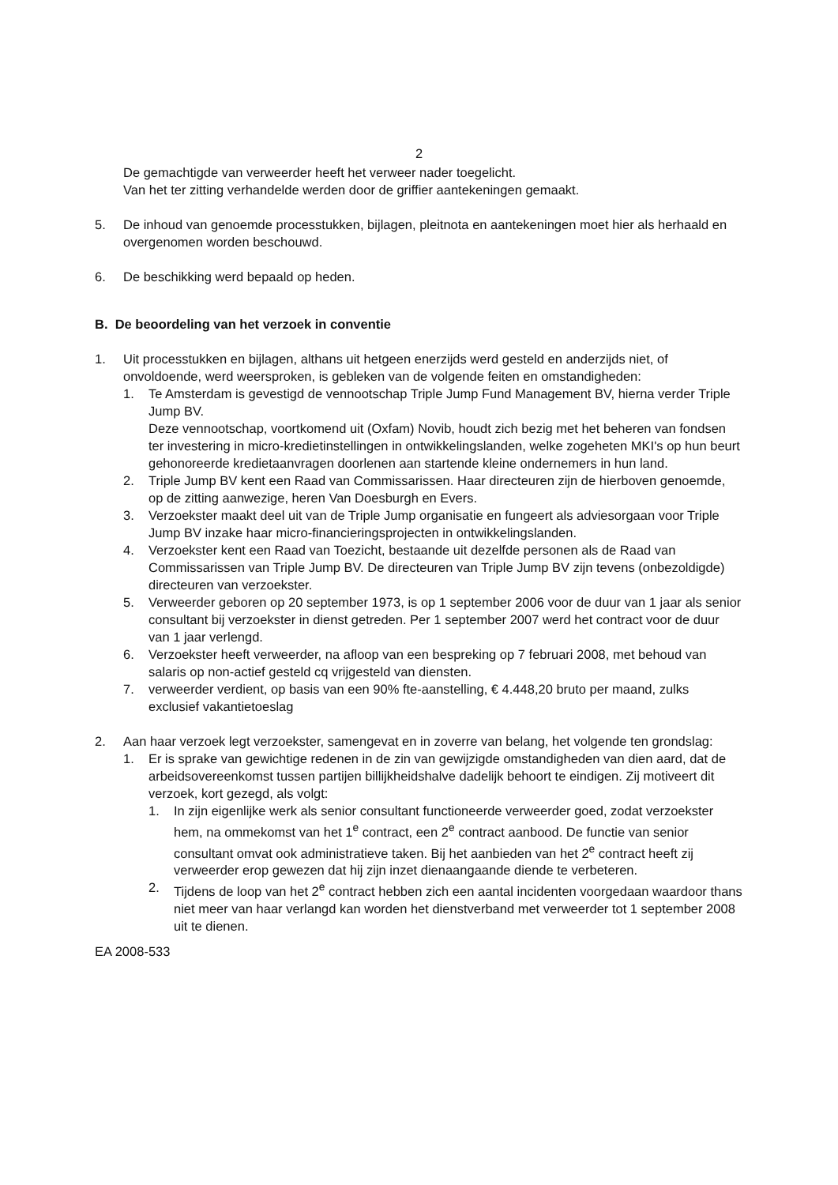2
De gemachtigde van verweerder heeft het verweer nader toegelicht.
Van het ter zitting verhandelde werden door de griffier aantekeningen gemaakt.
5. De inhoud van genoemde processtukken, bijlagen, pleitnota en aantekeningen moet hier als herhaald en overgenomen worden beschouwd.
6. De beschikking werd bepaald op heden.
B. De beoordeling van het verzoek in conventie
1. Uit processtukken en bijlagen, althans uit hetgeen enerzijds werd gesteld en anderzijds niet, of onvoldoende, werd weersproken, is gebleken van de volgende feiten en omstandigheden:
1. Te Amsterdam is gevestigd de vennootschap Triple Jump Fund Management BV, hierna verder Triple Jump BV.
Deze vennootschap, voortkomend uit (Oxfam) Novib, houdt zich bezig met het beheren van fondsen ter investering in micro-kredietinstellingen in ontwikkelingslanden, welke zogeheten MKI's op hun beurt gehonoreerde kredietaanvragen doorlenen aan startende kleine ondernemers in hun land.
2. Triple Jump BV kent een Raad van Commissarissen. Haar directeuren zijn de hierboven genoemde, op de zitting aanwezige, heren Van Doesburgh en Evers.
3. Verzoekster maakt deel uit van de Triple Jump organisatie en fungeert als adviesorgaan voor Triple Jump BV inzake haar micro-financieringsprojecten in ontwikkelingslanden.
4. Verzoekster kent een Raad van Toezicht, bestaande uit dezelfde personen als de Raad van Commissarissen van Triple Jump BV. De directeuren van Triple Jump BV zijn tevens (onbezoldigde) directeuren van verzoekster.
5. Verweerder geboren op 20 september 1973, is op 1 september 2006 voor de duur van 1 jaar als senior consultant bij verzoekster in dienst getreden. Per 1 september 2007 werd het contract voor de duur van 1 jaar verlengd.
6. Verzoekster heeft verweerder, na afloop van een bespreking op 7 februari 2008, met behoud van salaris op non-actief gesteld cq vrijgesteld van diensten.
7. verweerder verdient, op basis van een 90% fte-aanstelling, € 4.448,20 bruto per maand, zulks exclusief vakantietoeslag
2. Aan haar verzoek legt verzoekster, samengevat en in zoverre van belang, het volgende ten grondslag:
1. Er is sprake van gewichtige redenen in de zin van gewijzigde omstandigheden van dien aard, dat de arbeidsovereenkomst tussen partijen billijkheidshalve dadelijk behoort te eindigen. Zij motiveert dit verzoek, kort gezegd, als volgt:
1. In zijn eigenlijke werk als senior consultant functioneerde verweerder goed, zodat verzoekster hem, na ommekomst van het 1<sup>e</sup> contract, een 2<sup>e</sup> contract aanbood. De functie van senior consultant omvat ook administratieve taken. Bij het aanbieden van het 2<sup>e</sup> contract heeft zij verweerder erop gewezen dat hij zijn inzet dienaangaande diende te verbeteren.
2. Tijdens de loop van het 2<sup>e</sup> contract hebben zich een aantal incidenten voorgedaan waardoor thans niet meer van haar verlangd kan worden het dienstverband met verweerder tot 1 september 2008 uit te dienen.
EA 2008-533